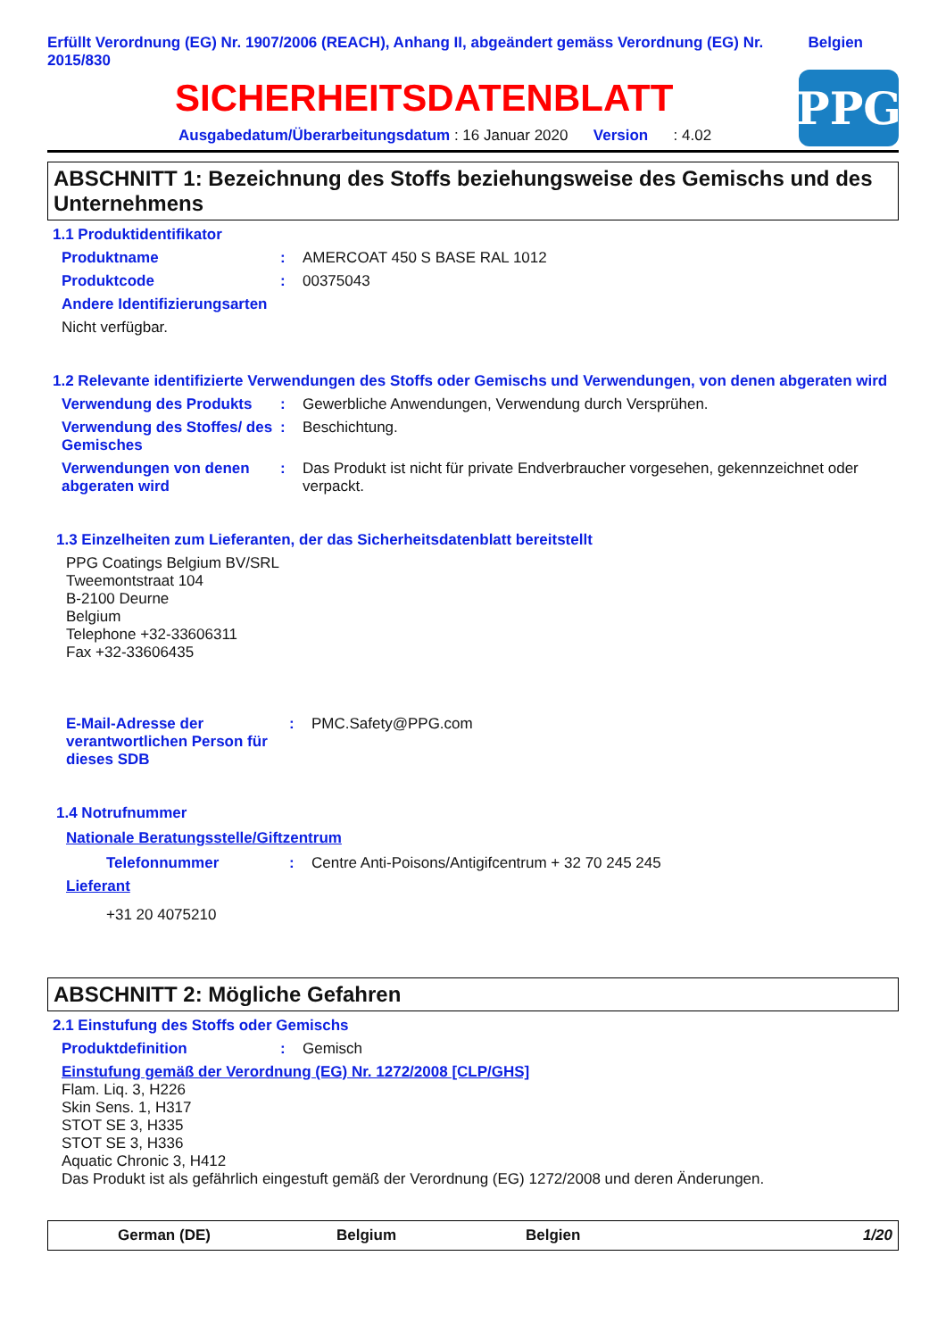Erfüllt Verordnung (EG) Nr. 1907/2006 (REACH), Anhang II, abgeändert gemäss Verordnung (EG) Nr. 2015/830
Belgien
SICHERHEITSDATENBLATT
Ausgabedatum/Überarbeitungsdatum : 16 Januar 2020 Version : 4.02
PPG
ABSCHNITT 1: Bezeichnung des Stoffs beziehungsweise des Gemischs und des Unternehmens
1.1 Produktidentifikator
Produktname : AMERCOAT 450 S BASE RAL 1012
Produktcode : 00375043
Andere Identifizierungsarten
Nicht verfügbar.
1.2 Relevante identifizierte Verwendungen des Stoffs oder Gemischs und Verwendungen, von denen abgeraten wird
Verwendung des Produkts : Gewerbliche Anwendungen, Verwendung durch Versprühen.
Verwendung des Stoffes/ des Gemisches
: Beschichtung.
Verwendungen von denen abgeraten wird
: Das Produkt ist nicht für private Endverbraucher vorgesehen, gekennzeichnet oder verpackt.
1.3 Einzelheiten zum Lieferanten, der das Sicherheitsdatenblatt bereitstellt
PPG Coatings Belgium BV/SRL
Tweemontstraat 104
B-2100 Deurne
Belgium
Telephone +32-33606311
Fax +32-33606435
E-Mail-Adresse der verantwortlichen Person für dieses SDB
: PMC.Safety@PPG.com
1.4 Notrufnummer
Nationale Beratungsstelle/Giftzentrum
Telefonnummer : Centre Anti-Poisons/Antigifcentrum + 32 70 245 245
Lieferant
+31 20 4075210
ABSCHNITT 2: Mögliche Gefahren
2.1 Einstufung des Stoffs oder Gemischs
Produktdefinition : Gemisch
Einstufung gemäß der Verordnung (EG) Nr. 1272/2008 [CLP/GHS]
Flam. Liq. 3, H226
Skin Sens. 1, H317
STOT SE 3, H335
STOT SE 3, H336
Aquatic Chronic 3, H412
Das Produkt ist als gefährlich eingestuft gemäß der Verordnung (EG) 1272/2008 und deren Änderungen.
German (DE) Belgium Belgien 1/20